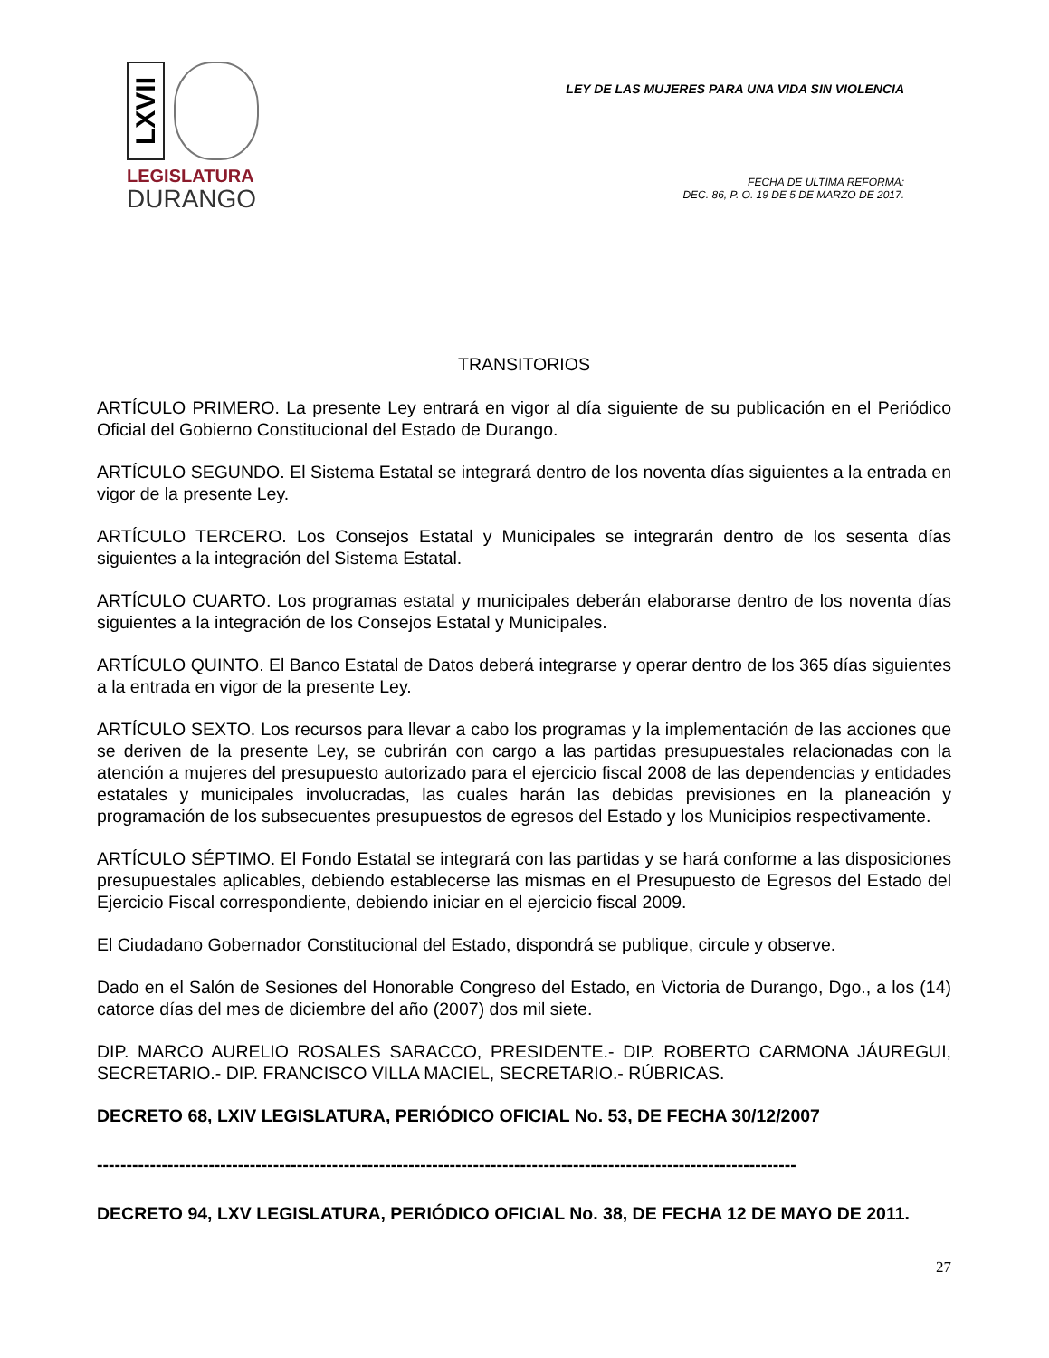LXVII
LEGISLATURA
DURANGO
LEY DE LAS MUJERES PARA UNA VIDA SIN VIOLENCIA
FECHA DE ULTIMA REFORMA:
DEC. 86, P. O. 19 DE 5 DE MARZO DE 2017.
TRANSITORIOS
ARTÍCULO PRIMERO. La presente Ley entrará en vigor al día siguiente de su publicación en el Periódico Oficial del Gobierno Constitucional del Estado de Durango.
ARTÍCULO SEGUNDO. El Sistema Estatal se integrará dentro de los noventa días siguientes a la entrada en vigor de la presente Ley.
ARTÍCULO TERCERO. Los Consejos Estatal y Municipales se integrarán dentro de los sesenta días siguientes a la integración del Sistema Estatal.
ARTÍCULO CUARTO. Los programas estatal y municipales deberán elaborarse dentro de los noventa días siguientes a la integración de los Consejos Estatal y Municipales.
ARTÍCULO QUINTO. El Banco Estatal de Datos deberá integrarse y operar dentro de los 365 días siguientes a la entrada en vigor de la presente Ley.
ARTÍCULO SEXTO. Los recursos para llevar a cabo los programas y la implementación de las acciones que se deriven de la presente Ley, se cubrirán con cargo a las partidas presupuestales relacionadas con la atención a mujeres del presupuesto autorizado para el ejercicio fiscal 2008 de las dependencias y entidades estatales y municipales involucradas, las cuales harán las debidas previsiones en la planeación y programación de los subsecuentes presupuestos de egresos del Estado y los Municipios respectivamente.
ARTÍCULO SÉPTIMO. El Fondo Estatal se integrará con las partidas y se hará conforme a las disposiciones presupuestales aplicables, debiendo establecerse las mismas en el Presupuesto de Egresos del Estado del Ejercicio Fiscal correspondiente, debiendo iniciar en el ejercicio fiscal 2009.
El Ciudadano Gobernador Constitucional del Estado, dispondrá se publique, circule y observe.
Dado en el Salón de Sesiones del Honorable Congreso del Estado, en Victoria de Durango, Dgo., a los (14) catorce días del mes de diciembre del año (2007) dos mil siete.
DIP. MARCO AURELIO ROSALES SARACCO, PRESIDENTE.- DIP. ROBERTO CARMONA JÁUREGUI, SECRETARIO.- DIP. FRANCISCO VILLA MACIEL, SECRETARIO.- RÚBRICAS.
DECRETO 68, LXIV LEGISLATURA, PERIÓDICO OFICIAL No. 53, DE FECHA 30/12/2007
-----------------------------------------------------------------------------------------------------------------------
DECRETO 94, LXV LEGISLATURA, PERIÓDICO OFICIAL No. 38, DE FECHA 12 DE MAYO DE 2011.
27